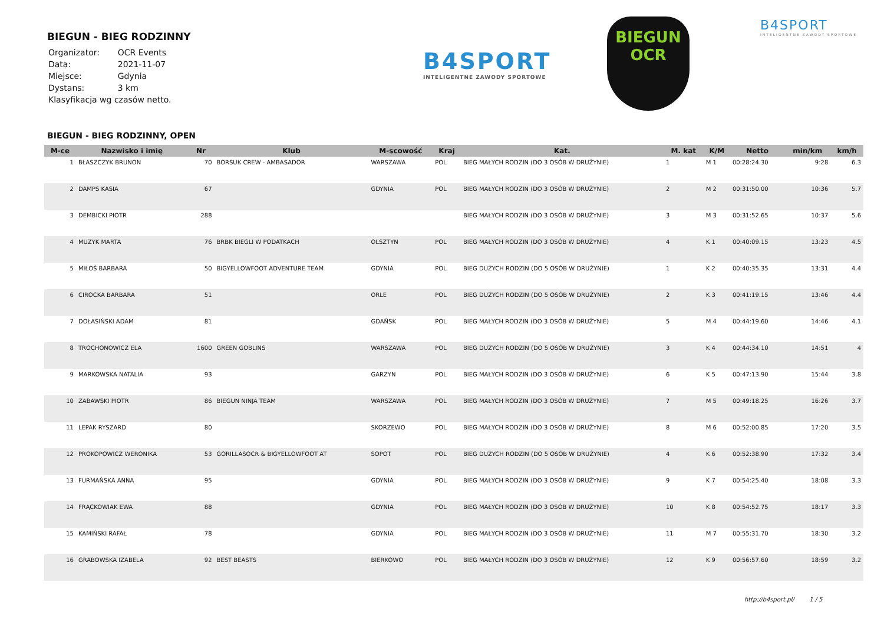BIEGUN - BIEG RODZINNY
| Organizator: | OCR Events |
| Data: | 2021-11-07 |
| Miejsce: | Gdynia |
| Dystans: | 3 km |
| Klasyfikacja wg czasów netto. | |
B4SPORT
INTELIGENTNE ZAWODY SPORTOWE
BIEGUN
OCR
B4SPORT
INTELIGENTNE ZAWODY SPORTOWE
BIEGUN - BIEG RODZINNY, OPEN
| M-ce | Nazwisko i imię | Nr | Klub | M-scowość | Kraj | Kat. | M. kat | K/M | Netto | min/km | km/h |
| --- | --- | --- | --- | --- | --- | --- | --- | --- | --- | --- | --- |
| 1 | BŁASZCZYK BRUNON | 70 | BORSUK CREW - AMBASADOR | WARSZAWA | POL | BIEG MAŁYCH RODZIN (DO 3 OSÓB W DRUŻYNIE) | 1 | M 1 | 00:28:24.30 | 9:28 | 6.3 |
| 2 | DAMPS KASIA | 67 | | GDYNIA | POL | BIEG MAŁYCH RODZIN (DO 3 OSÓB W DRUŻYNIE) | 2 | M 2 | 00:31:50.00 | 10:36 | 5.7 |
| 3 | DEMBICKI PIOTR | 288 | | | | BIEG MAŁYCH RODZIN (DO 3 OSÓB W DRUŻYNIE) | 3 | M 3 | 00:31:52.65 | 10:37 | 5.6 |
| 4 | MUZYK MARTA | 76 | BRBK BIEGLI W PODATKACH | OLSZTYN | POL | BIEG MAŁYCH RODZIN (DO 3 OSÓB W DRUŻYNIE) | 4 | K 1 | 00:40:09.15 | 13:23 | 4.5 |
| 5 | MIŁOŚ BARBARA | 50 | BIGYELLOWFOOT ADVENTURE TEAM | GDYNIA | POL | BIEG DUŻYCH RODZIN (DO 5 OSÓB W DRUŻYNIE) | 1 | K 2 | 00:40:35.35 | 13:31 | 4.4 |
| 6 | CIROCKA BARBARA | 51 | | ORLE | POL | BIEG DUŻYCH RODZIN (DO 5 OSÓB W DRUŻYNIE) | 2 | K 3 | 00:41:19.15 | 13:46 | 4.4 |
| 7 | DOŁASIŃSKI ADAM | 81 | | GDAŃSK | POL | BIEG MAŁYCH RODZIN (DO 3 OSÓB W DRUŻYNIE) | 5 | M 4 | 00:44:19.60 | 14:46 | 4.1 |
| 8 | TROCHONOWICZ ELA | 1600 | GREEN GOBLINS | WARSZAWA | POL | BIEG DUŻYCH RODZIN (DO 5 OSÓB W DRUŻYNIE) | 3 | K 4 | 00:44:34.10 | 14:51 | 4 |
| 9 | MARKOWSKA NATALIA | 93 | | GARZYN | POL | BIEG MAŁYCH RODZIN (DO 3 OSÓB W DRUŻYNIE) | 6 | K 5 | 00:47:13.90 | 15:44 | 3.8 |
| 10 | ZABAWSKI PIOTR | 86 | BIEGUN NINJA TEAM | WARSZAWA | POL | BIEG MAŁYCH RODZIN (DO 3 OSÓB W DRUŻYNIE) | 7 | M 5 | 00:49:18.25 | 16:26 | 3.7 |
| 11 | LEPAK RYSZARD | 80 | | SKORZEWO | POL | BIEG MAŁYCH RODZIN (DO 3 OSÓB W DRUŻYNIE) | 8 | M 6 | 00:52:00.85 | 17:20 | 3.5 |
| 12 | PROKOPOWICZ WERONIKA | 53 | GORILLASOCR & BIGYELLOWFOOT AT | SOPOT | POL | BIEG DUŻYCH RODZIN (DO 5 OSÓB W DRUŻYNIE) | 4 | K 6 | 00:52:38.90 | 17:32 | 3.4 |
| 13 | FURMAŃSKA ANNA | 95 | | GDYNIA | POL | BIEG MAŁYCH RODZIN (DO 3 OSÓB W DRUŻYNIE) | 9 | K 7 | 00:54:25.40 | 18:08 | 3.3 |
| 14 | FRĄCKOWIAK EWA | 88 | | GDYNIA | POL | BIEG MAŁYCH RODZIN (DO 3 OSÓB W DRUŻYNIE) | 10 | K 8 | 00:54:52.75 | 18:17 | 3.3 |
| 15 | KAMIŃSKI RAFAŁ | 78 | | GDYNIA | POL | BIEG MAŁYCH RODZIN (DO 3 OSÓB W DRUŻYNIE) | 11 | M 7 | 00:55:31.70 | 18:30 | 3.2 |
| 16 | GRABOWSKA IZABELA | 92 | BEST BEASTS | BIERKOWO | POL | BIEG MAŁYCH RODZIN (DO 3 OSÓB W DRUŻYNIE) | 12 | K 9 | 00:56:57.60 | 18:59 | 3.2 |
http://b4sport.pl/ 1 / 5